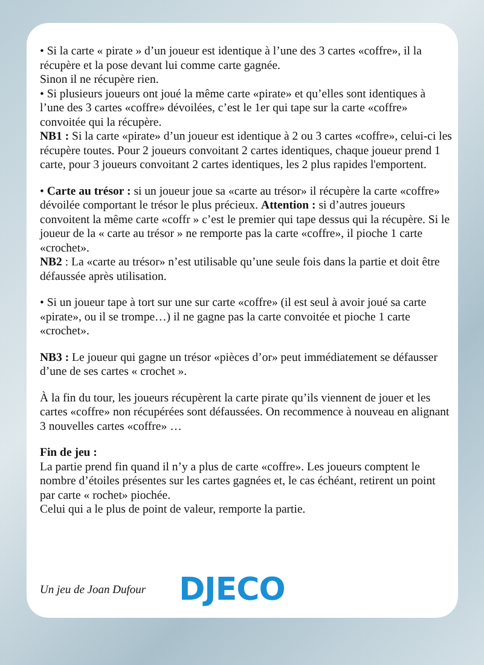• Si la carte « pirate » d’un joueur est identique à l’une des 3 cartes «coffre», il la récupère et la pose devant lui comme carte gagnée.
Sinon il ne récupère rien.
• Si plusieurs joueurs ont joué la même carte «pirate» et qu’elles sont identiques à l’une des 3 cartes «coffre» dévoilées, c’est le 1er qui tape sur la carte «coffre» convoitée qui la récupère.
NB1 : Si la carte «pirate» d’un joueur est identique à 2 ou 3 cartes «coffre», celui-ci les récupère toutes. Pour 2 joueurs convoitant 2 cartes identiques, chaque joueur prend 1 carte, pour 3 joueurs convoitant 2 cartes identiques, les 2 plus rapides l'emportent.
• Carte au trésor : si un joueur joue sa «carte au trésor» il récupère la carte «coffre» dévoilée comportant le trésor le plus précieux. Attention : si d’autres joueurs convoitent la même carte «coffr » c’est le premier qui tape dessus qui la récupère. Si le joueur de la « carte au trésor » ne remporte pas la carte «coffre», il pioche 1 carte «crochet».
NB2 : La «carte au trésor» n’est utilisable qu’une seule fois dans la partie et doit être défaussée après utilisation.
• Si un joueur tape à tort sur une sur carte «coffre» (il est seul à avoir joué sa carte «pirate», ou il se trompe…) il ne gagne pas la carte convoitée et pioche 1 carte «crochet».
NB3 : Le joueur qui gagne un trésor «pièces d’or» peut immédiatement se défausser d’une de ses cartes « crochet ».
À la fin du tour, les joueurs récupèrent la carte pirate qu’ils viennent de jouer et les cartes «coffre» non récupérées sont défaussées. On recommence à nouveau en alignant 3 nouvelles cartes «coffre» …
Fin de jeu :
La partie prend fin quand il n’y a plus de carte «coffre». Les joueurs comptent le nombre d’étoiles présentes sur les cartes gagnées et, le cas échéant, retirent un point par carte « rochet» piochée.
Celui qui a le plus de point de valeur, remporte la partie.
Un jeu de Joan Dufour DJECO